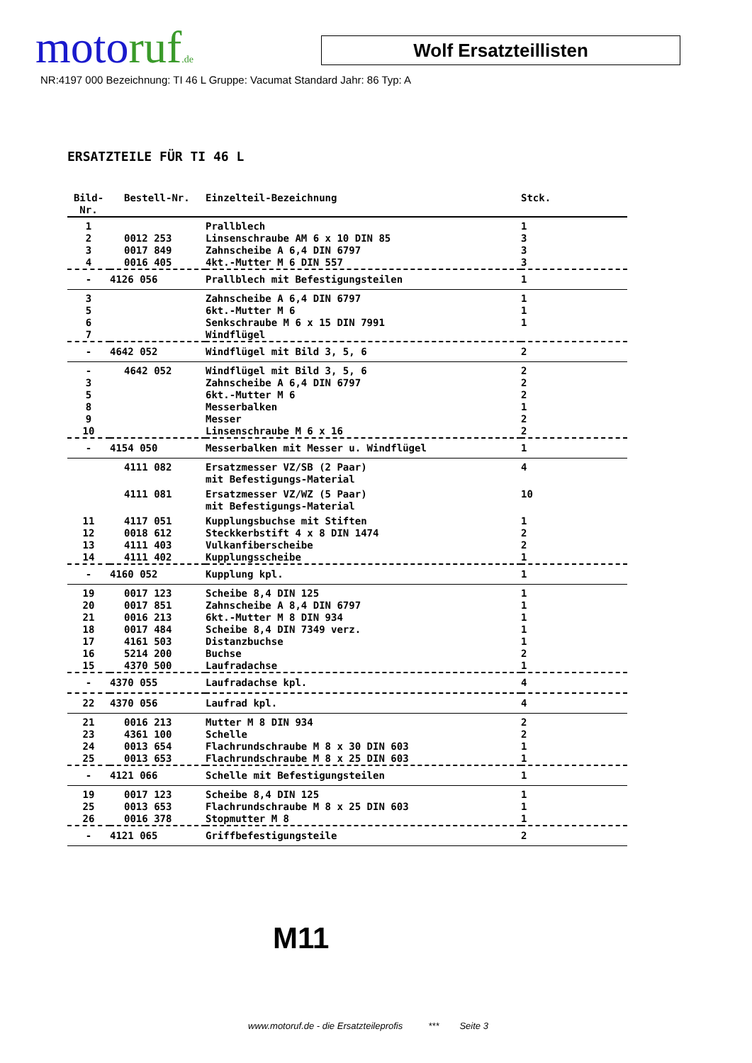motoruf.de Wolf Ersatzteillisten
NR:4197 000 Bezeichnung: TI 46 L Gruppe: Vacumat Standard Jahr: 86 Typ: A
ERSATZTEILE FÜR TI 46 L
| Bild-Nr. | Bestell-Nr. | Einzelteil-Bezeichnung | Stck. |
| --- | --- | --- | --- |
| 1 | | Prallblech | 1 |
| 2 | 0012 253 | Linsenschraube AM 6 x 10 DIN 85 | 3 |
| 3 | 0017 849 | Zahnscheibe A 6,4 DIN 6797 | 3 |
| 4 | 0016 405 | 4kt.-Mutter M 6 DIN 557 | 3 |
| - | 4126 056 | Prallblech mit Befestigungsteilen | 1 |
| 3 | | Zahnscheibe A 6,4 DIN 6797 | 1 |
| 5 | | 6kt.-Mutter M 6 | 1 |
| 6 | | Senkschraube M 6 x 15 DIN 7991 | 1 |
| 7 | | Windflügel | |
| - | 4642 052 | Windflügel mit Bild 3, 5, 6 | 2 |
| - | 4642 052 | Windflügel mit Bild 3, 5, 6 | 2 |
| 3 | | Zahnscheibe A 6,4 DIN 6797 | 2 |
| 5 | | 6kt.-Mutter M 6 | 2 |
| 8 | | Messerbalken | 1 |
| 9 | | Messer | 2 |
| 10 | | Linsenschraube M 6 x 16 | 2 |
| - | 4154 050 | Messerbalken mit Messer u. Windflügel | 1 |
| | 4111 082 | Ersatzmesser VZ/SB (2 Paar) mit Befestigungs-Material | 4 |
| | 4111 081 | Ersatzmesser VZ/WZ (5 Paar) mit Befestigungs-Material | 10 |
| 11 | 4117 051 | Kupplungsbuchse mit Stiften | 1 |
| 12 | 0018 612 | Steckkerbstift 4 x 8 DIN 1474 | 2 |
| 13 | 4111 403 | Vulkanfiberscheibe | 2 |
| 14 | 4111 402 | Kupplungsscheibe | 1 |
| - | 4160 052 | Kupplung kpl. | 1 |
| 19 | 0017 123 | Scheibe 8,4 DIN 125 | 1 |
| 20 | 0017 851 | Zahnscheibe A 8,4 DIN 6797 | 1 |
| 21 | 0016 213 | 6kt.-Mutter M 8 DIN 934 | 1 |
| 18 | 0017 484 | Scheibe 8,4 DIN 7349 verz. | 1 |
| 17 | 4161 503 | Distanzbuchse | 1 |
| 16 | 5214 200 | Buchse | 2 |
| 15 | 4370 500 | Laufradachse | 1 |
| - | 4370 055 | Laufradachse kpl. | 4 |
| 22 | 4370 056 | Laufrad kpl. | 4 |
| 21 | 0016 213 | Mutter M 8 DIN 934 | 2 |
| 23 | 4361 100 | Schelle | 2 |
| 24 | 0013 654 | Flachrundschraube M 8 x 30 DIN 603 | 1 |
| 25 | 0013 653 | Flachrundschraube M 8 x 25 DIN 603 | 1 |
| - | 4121 066 | Schelle mit Befestigungsteilen | 1 |
| 19 | 0017 123 | Scheibe 8,4 DIN 125 | 1 |
| 25 | 0013 653 | Flachrundschraube M 8 x 25 DIN 603 | 1 |
| 26 | 0016 378 | Stopmutter M 8 | 1 |
| - | 4121 065 | Griffbefestigungsteile | 2 |
M11
www.motoruf.de - die Ersatzteileprofis *** Seite 3